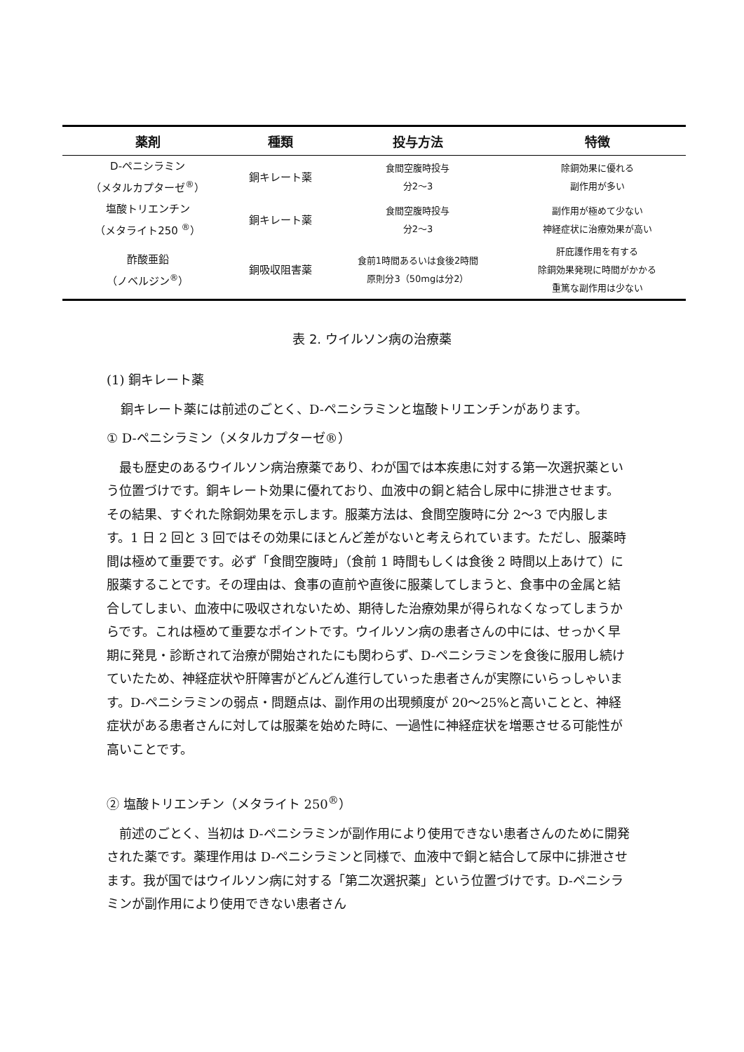| 薬剤 | 種類 | 投与方法 | 特徴 |
| --- | --- | --- | --- |
| D-ペニシラミン （メタルカプターゼ<sup>®</sup>） | 銅キレート薬 | 食間空腹時投与 分2～3 | 除銅効果に優れる 副作用が多い |
| 塩酸トリエンチン （メタライト250 <sup>®</sup>） | 銅キレート薬 | 食間空腹時投与 分2～3 | 副作用が極めて少ない 神経症状に治療効果が高い |
| 酢酸亜鉛 （ノベルジン<sup>®</sup>） | 銅吸収阻害薬 | 食前1時間あるいは食後2時間 原則分3（50mgは分2） | 肝庇護作用を有する 除銅効果発現に時間がかかる 重篤な副作用は少ない |
表 2. ウイルソン病の治療薬
(1) 銅キレート薬
銅キレート薬には前述のごとく、D-ペニシラミンと塩酸トリエンチンがあります。
① D-ペニシラミン（メタルカプターゼ®）
最も歴史のあるウイルソン病治療薬であり、わが国では本疾患に対する第一次選択薬という位置づけです。銅キレート効果に優れており、血液中の銅と結合し尿中に排泄させます。その結果、すぐれた除銅効果を示します。服薬方法は、食間空腹時に分 2～3 で内服します。1 日 2 回と 3 回ではその効果にほとんど差がないと考えられています。ただし、服薬時間は極めて重要です。必ず「食間空腹時」（食前 1 時間もしくは食後 2 時間以上あけて）に服薬することです。その理由は、食事の直前や直後に服薬してしまうと、食事中の金属と結合してしまい、血液中に吸収されないため、期待した治療効果が得られなくなってしまうからです。これは極めて重要なポイントです。ウイルソン病の患者さんの中には、せっかく早期に発見・診断されて治療が開始されたにも関わらず、D-ペニシラミンを食後に服用し続けていたため、神経症状や肝障害がどんどん進行していった患者さんが実際にいらっしゃいます。D-ペニシラミンの弱点・問題点は、副作用の出現頻度が 20～25%と高いことと、神経症状がある患者さんに対しては服薬を始めた時に、一過性に神経症状を増悪させる可能性が高いことです。
② 塩酸トリエンチン（メタライト 250<sup>®</sup>）
前述のごとく、当初は D-ペニシラミンが副作用により使用できない患者さんのために開発された薬です。薬理作用は D-ペニシラミンと同様で、血液中で銅と結合して尿中に排泄させます。我が国ではウイルソン病に対する「第二次選択薬」という位置づけです。D-ペニシラミンが副作用により使用できない患者さん